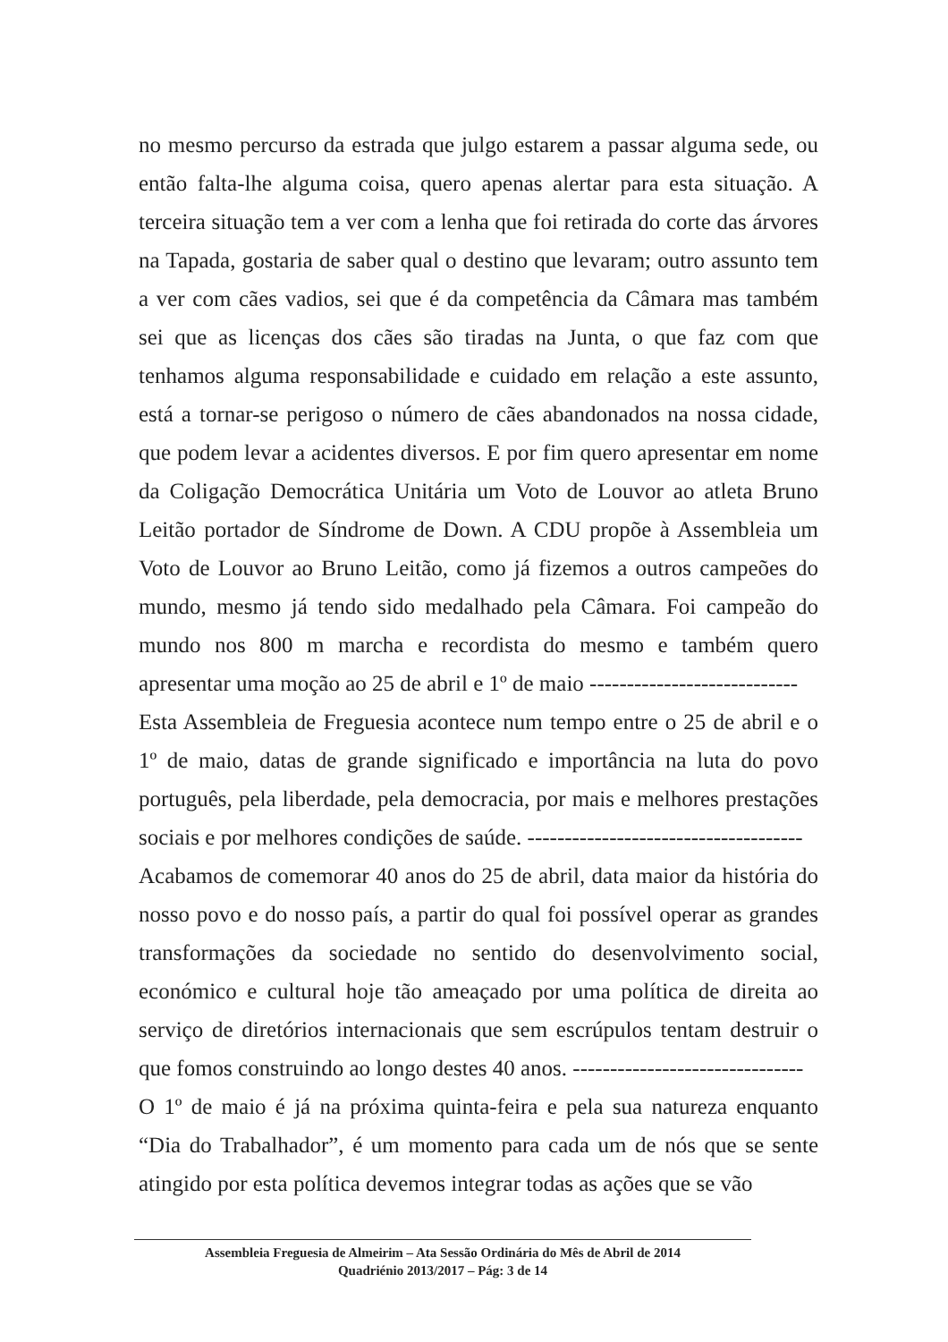no mesmo percurso da estrada que julgo estarem a passar alguma sede, ou então falta-lhe alguma coisa, quero apenas alertar para esta situação. A terceira situação tem a ver com a lenha que foi retirada do corte das árvores na Tapada, gostaria de saber qual o destino que levaram; outro assunto tem a ver com cães vadios, sei que é da competência da Câmara mas também sei que as licenças dos cães são tiradas na Junta, o que faz com que tenhamos alguma responsabilidade e cuidado em relação a este assunto, está a tornar-se perigoso o número de cães abandonados na nossa cidade, que podem levar a acidentes diversos. E por fim quero apresentar em nome da Coligação Democrática Unitária um Voto de Louvor ao atleta Bruno Leitão portador de Síndrome de Down. A CDU propõe à Assembleia um Voto de Louvor ao Bruno Leitão, como já fizemos a outros campeões do mundo, mesmo já tendo sido medalhado pela Câmara. Foi campeão do mundo nos 800 m marcha e recordista do mesmo e também quero apresentar uma moção ao 25 de abril e 1º de maio ----------------------------
Esta Assembleia de Freguesia acontece num tempo entre o 25 de abril e o 1º de maio, datas de grande significado e importância na luta do povo português, pela liberdade, pela democracia, por mais e melhores prestações sociais e por melhores condições de saúde. -------------------------------------
Acabamos de comemorar 40 anos do 25 de abril, data maior da história do nosso povo e do nosso país, a partir do qual foi possível operar as grandes transformações da sociedade no sentido do desenvolvimento social, económico e cultural hoje tão ameaçado por uma política de direita ao serviço de diretórios internacionais que sem escrúpulos tentam destruir o que fomos construindo ao longo destes 40 anos. -------------------------------
O 1º de maio é já na próxima quinta-feira e pela sua natureza enquanto “Dia do Trabalhador”, é um momento para cada um de nós que se sente atingido por esta política devemos integrar todas as ações que se vão
Assembleia Freguesia de Almeirim – Ata Sessão Ordinária do Mês de Abril de 2014
Quadriénio 2013/2017 – Pág: 3 de 14